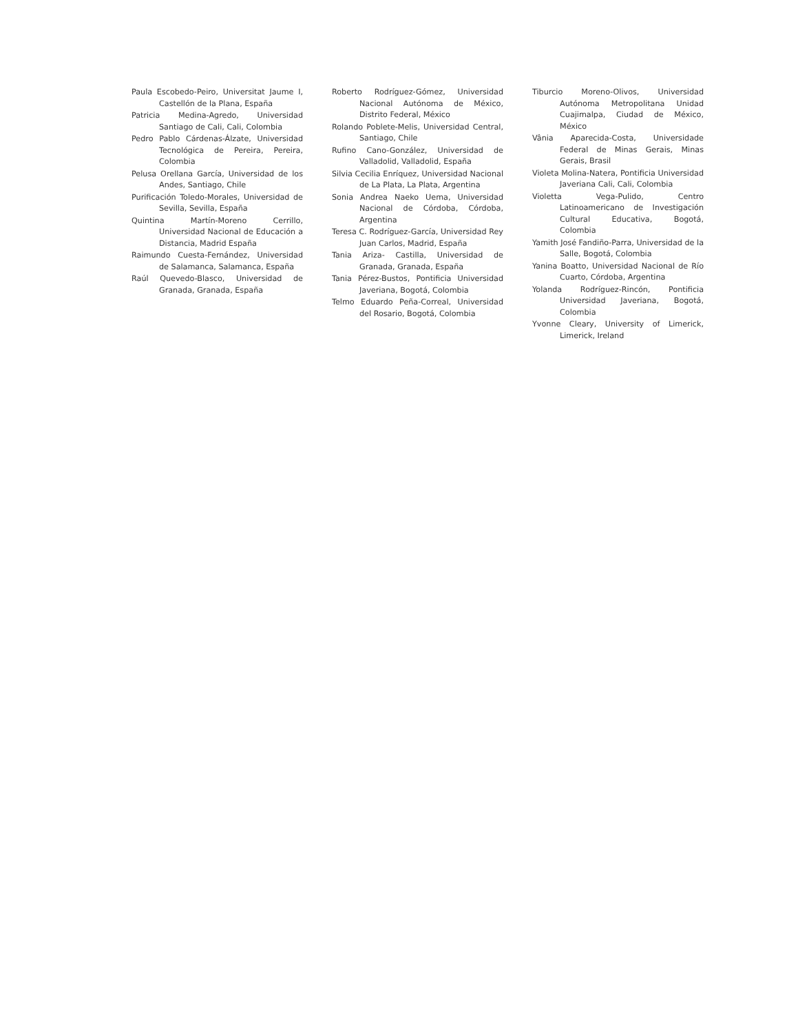Paula Escobedo-Peiro, Universitat Jaume I, Castellón de la Plana, España
Patricia Medina-Agredo, Universidad Santiago de Cali, Cali, Colombia
Pedro Pablo Cárdenas-Álzate, Universidad Tecnológica de Pereira, Pereira, Colombia
Pelusa Orellana García, Universidad de los Andes, Santiago, Chile
Purificación Toledo-Morales, Universidad de Sevilla, Sevilla, España
Quintina Martín-Moreno Cerrillo, Universidad Nacional de Educación a Distancia, Madrid España
Raimundo Cuesta-Fernández, Universidad de Salamanca, Salamanca, España
Raúl Quevedo-Blasco, Universidad de Granada, Granada, España
Roberto Rodríguez-Gómez, Universidad Nacional Autónoma de México, Distrito Federal, México
Rolando Poblete-Melis, Universidad Central, Santiago, Chile
Rufino Cano-González, Universidad de Valladolid, Valladolid, España
Silvia Cecilia Enríquez, Universidad Nacional de La Plata, La Plata, Argentina
Sonia Andrea Naeko Uema, Universidad Nacional de Córdoba, Córdoba, Argentina
Teresa C. Rodríguez-García, Universidad Rey Juan Carlos, Madrid, España
Tania Ariza- Castilla, Universidad de Granada, Granada, España
Tania Pérez-Bustos, Pontificia Universidad Javeriana, Bogotá, Colombia
Telmo Eduardo Peña-Correal, Universidad del Rosario, Bogotá, Colombia
Tiburcio Moreno-Olivos, Universidad Autónoma Metropolitana Unidad Cuajimalpa, Ciudad de México, México
Vânia Aparecida-Costa, Universidade Federal de Minas Gerais, Minas Gerais, Brasil
Violeta Molina-Natera, Pontificia Universidad Javeriana Cali, Cali, Colombia
Violetta Vega-Pulido, Centro Latinoamericano de Investigación Cultural Educativa, Bogotá, Colombia
Yamith José Fandiño-Parra, Universidad de la Salle, Bogotá, Colombia
Yanina Boatto, Universidad Nacional de Río Cuarto, Córdoba, Argentina
Yolanda Rodríguez-Rincón, Pontificia Universidad Javeriana, Bogotá, Colombia
Yvonne Cleary, University of Limerick, Limerick, Ireland